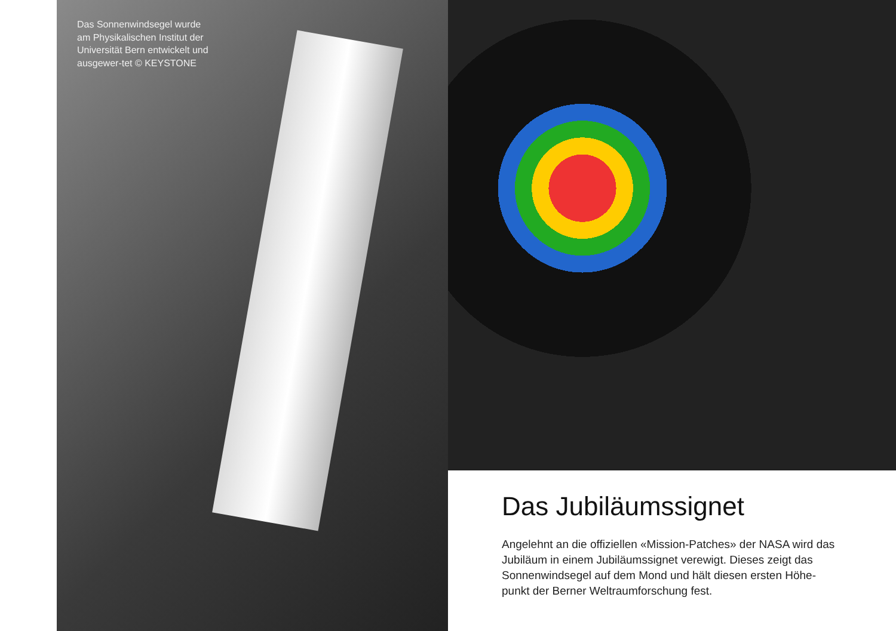Das Sonnenwindsegel wurde am Physikalischen Institut der Universität Bern entwickelt und ausgewer-tet © KEYSTONE
Das Jubiläumssignet
Angelehnt an die offiziellen «Mission-Patches» der NASA wird das Jubiläum in einem Jubiläumssignet verewigt. Dieses zeigt das Sonnenwindsegel auf dem Mond und hält diesen ersten Höhe-punkt der Berner Weltraumforschung fest.